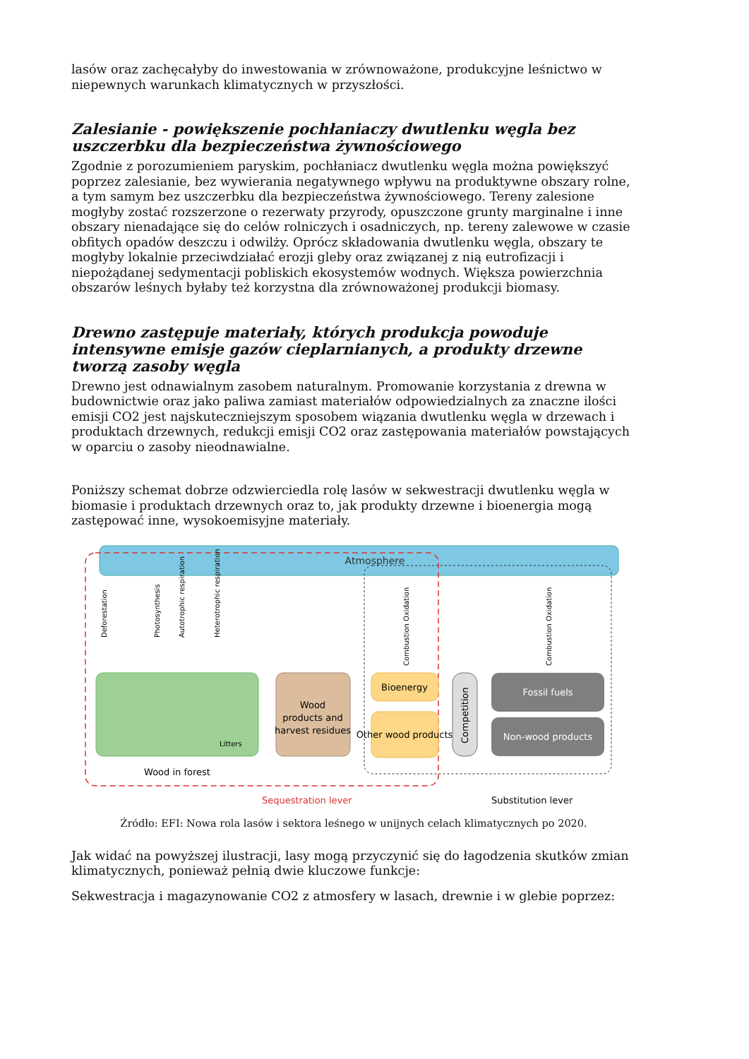lasów oraz zachęcałyby do inwestowania w zrównoważone, produkcyjne leśnictwo w niepewnych warunkach klimatycznych w przyszłości.
Zalesianie - powiększenie pochłaniaczy dwutlenku węgla bez uszczerbku dla bezpieczeństwa żywnościowego
Zgodnie z porozumieniem paryskim, pochłaniacz dwutlenku węgla można powiększyć poprzez zalesianie, bez wywierania negatywnego wpływu na produktywne obszary rolne, a tym samym bez uszczerbku dla bezpieczeństwa żywnościowego. Tereny zalesione mogłyby zostać rozszerzone o rezerwaty przyrody, opuszczone grunty marginalne i inne obszary nienadające się do celów rolniczych i osadniczych, np. tereny zalewowe w czasie obfitych opadów deszczu i odwilży. Oprócz składowania dwutlenku węgla, obszary te mogłyby lokalnie przeciwdziałać erozji gleby oraz związanej z nią eutrofizacji i niepożądanej sedymentacji pobliskich ekosystemów wodnych. Większa powierzchnia obszarów leśnych byłaby też korzystna dla zrównoważonej produkcji biomasy.
Drewno zastępuje materiały, których produkcja powoduje intensywne emisje gazów cieplarnianych, a produkty drzewne tworzą zasoby węgla
Drewno jest odnawialnym zasobem naturalnym. Promowanie korzystania z drewna w budownictwie oraz jako paliwa zamiast materiałów odpowiedzialnych za znaczne ilości emisji CO2 jest najskuteczniejszym sposobem wiązania dwutlenku węgla w drzewach i produktach drzewnych, redukcji emisji CO2 oraz zastępowania materiałów powstających w oparciu o zasoby nieodnawialne.
Poniższy schemat dobrze odzwierciedla rolę lasów w sekwestracji dwutlenku węgla w biomasie i produktach drzewnych oraz to, jak produkty drzewne i bioenergia mogą zastępować inne, wysokoemisyjne materiały.
Atmosphere
Wood in forest
Litters
Deforestation
Photosynthesis
Autotrophic respiration
Heterotrophic respiration
Wood
products and
harvest residues
Bioenergy
Other wood products
Combustion Oxidation
Competition
Fossil fuels
Non-wood products
Combustion Oxidation
Sequestration lever
Substitution lever
Źródło: EFI: Nowa rola lasów i sektora leśnego w unijnych celach klimatycznych po 2020.
Jak widać na powyższej ilustracji, lasy mogą przyczynić się do łagodzenia skutków zmian klimatycznych, ponieważ pełnią dwie kluczowe funkcje:
Sekwestracja i magazynowanie CO2 z atmosfery w lasach, drewnie i w glebie poprzez: